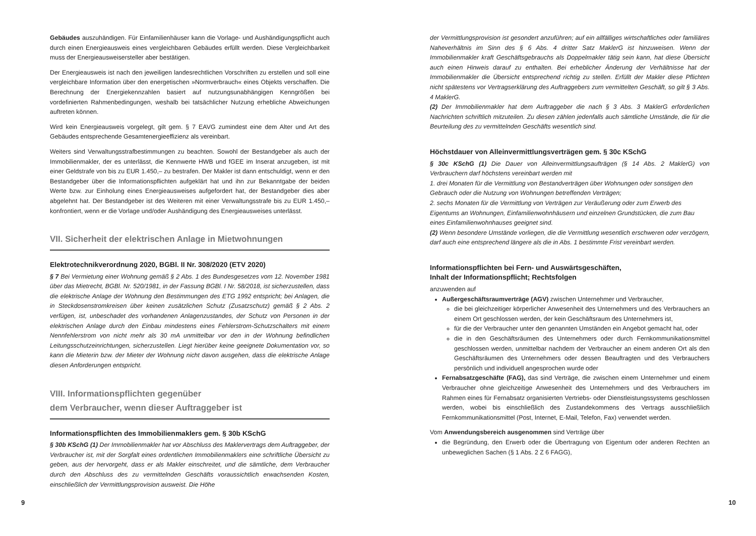Gebäudes auszuhändigen. Für Einfamilienhäuser kann die Vorlage- und Aushändigungspflicht auch durch einen Energieausweis eines vergleichbaren Gebäudes erfüllt werden. Diese Vergleichbarkeit muss der Energieausweisersteller aber bestätigen.
Der Energieausweis ist nach den jeweiligen landesrechtlichen Vorschriften zu erstellen und soll eine vergleichbare Information über den energetischen »Normverbrauch« eines Objekts verschaffen. Die Berechnung der Energiekennzahlen basiert auf nutzungsunabhängigen Kenngrößen bei vordefinierten Rahmenbedingungen, weshalb bei tatsächlicher Nutzung erhebliche Abweichungen auftreten können.
Wird kein Energieausweis vorgelegt, gilt gem. § 7 EAVG zumindest eine dem Alter und Art des Gebäudes entsprechende Gesamtenergieeffizienz als vereinbart.
Weiters sind Verwaltungsstrafbestimmungen zu beachten. Sowohl der Bestandgeber als auch der Immobilienmakler, der es unterlässt, die Kennwerte HWB und fGEE im Inserat anzugeben, ist mit einer Geldstrafe von bis zu EUR 1.450,– zu bestrafen. Der Makler ist dann entschuldigt, wenn er den Bestandgeber über die Informationspflichten aufgeklärt hat und ihn zur Bekanntgabe der beiden Werte bzw. zur Einholung eines Energieausweises aufgefordert hat, der Bestandgeber dies aber abgelehnt hat. Der Bestandgeber ist des Weiteren mit einer Verwaltungsstrafe bis zu EUR 1.450,– konfrontiert, wenn er die Vorlage und/oder Aushändigung des Energieausweises unterlässt.
VII. Sicherheit der elektrischen Anlage in Mietwohnungen
Elektrotechnikverordnung 2020, BGBl. II Nr. 308/2020 (ETV 2020)
§ 7 Bei Vermietung einer Wohnung gemäß § 2 Abs. 1 des Bundesgesetzes vom 12. November 1981 über das Mietrecht, BGBl. Nr. 520/1981, in der Fassung BGBl. I Nr. 58/2018, ist sicherzustellen, dass die elektrische Anlage der Wohnung den Bestimmungen des ETG 1992 entspricht; bei Anlagen, die in Steckdosenstromkreisen über keinen zusätzlichen Schutz (Zusatzschutz) gemäß § 2 Abs. 2 verfügen, ist, unbeschadet des vorhandenen Anlagenzustandes, der Schutz von Personen in der elektrischen Anlage durch den Einbau mindestens eines Fehlerstrom-Schutzschalters mit einem Nennfehlerstrom von nicht mehr als 30 mA unmittelbar vor den in der Wohnung befindlichen Leitungsschutzeinrichtungen, sicherzustellen. Liegt hierüber keine geeignete Dokumentation vor, so kann die Mieterin bzw. der Mieter der Wohnung nicht davon ausgehen, dass die elektrische Anlage diesen Anforderungen entspricht.
VIII. Informationspflichten gegenüber
dem Verbraucher, wenn dieser Auftraggeber ist
Informationspflichten des Immobilienmaklers gem. § 30b KSchG
§ 30b KSchG (1) Der Immobilienmakler hat vor Abschluss des Maklervertrags dem Auftraggeber, der Verbraucher ist, mit der Sorgfalt eines ordentlichen Immobilienmaklers eine schriftliche Übersicht zu geben, aus der hervorgeht, dass er als Makler einschreitet, und die sämtliche, dem Verbraucher durch den Abschluss des zu vermittelnden Geschäfts voraussichtlich erwachsenden Kosten, einschließlich der Vermittlungsprovision ausweist. Die Höhe
der Vermittlungsprovision ist gesondert anzuführen; auf ein allfälliges wirtschaftliches oder familiäres Naheverhältnis im Sinn des § 6 Abs. 4 dritter Satz MaklerG ist hinzuweisen. Wenn der Immobilienmakler kraft Geschäftsgebrauchs als Doppelmakler tätig sein kann, hat diese Übersicht auch einen Hinweis darauf zu enthalten. Bei erheblicher Änderung der Verhältnisse hat der Immobilienmakler die Übersicht entsprechend richtig zu stellen. Erfüllt der Makler diese Pflichten nicht spätestens vor Vertragserklärung des Auftraggebers zum vermittelten Geschäft, so gilt § 3 Abs. 4 MaklerG.
(2) Der Immobilienmakler hat dem Auftraggeber die nach § 3 Abs. 3 MaklerG erforderlichen Nachrichten schriftlich mitzuteilen. Zu diesen zählen jedenfalls auch sämtliche Umstände, die für die Beurteilung des zu vermittelnden Geschäfts wesentlich sind.
Höchstdauer von Alleinvermittlungsverträgen gem. § 30c KSchG
§ 30c KSchG (1) Die Dauer von Alleinvermittlungsaufträgen (§ 14 Abs. 2 MaklerG) von Verbrauchern darf höchstens vereinbart werden mit
1. drei Monaten für die Vermittlung von Bestandverträgen über Wohnungen oder sonstigen den Gebrauch oder die Nutzung von Wohnungen betreffenden Verträgen;
2. sechs Monaten für die Vermittlung von Verträgen zur Veräußerung oder zum Erwerb des Eigentums an Wohnungen, Einfamilienwohnhäusern und einzelnen Grundstücken, die zum Bau eines Einfamilienwohnhauses geeignet sind.
(2) Wenn besondere Umstände vorliegen, die die Vermittlung wesentlich erschweren oder verzögern, darf auch eine entsprechend längere als die in Abs. 1 bestimmte Frist vereinbart werden.
Informationspflichten bei Fern- und Auswärtsgeschäften,
Inhalt der Informationspflicht; Rechtsfolgen
anzuwenden auf
Außergeschäftsraumverträge (AGV) zwischen Unternehmer und Verbraucher,
die bei gleichzeitiger körperlicher Anwesenheit des Unternehmers und des Verbrauchers an einem Ort geschlossen werden, der kein Geschäftsraum des Unternehmers ist,
für die der Verbraucher unter den genannten Umständen ein Angebot gemacht hat, oder
die in den Geschäftsräumen des Unternehmers oder durch Fernkommunikationsmittel geschlossen werden, unmittelbar nachdem der Verbraucher an einem anderen Ort als den Geschäftsräumen des Unternehmers oder dessen Beauftragten und des Verbrauchers persönlich und individuell angesprochen wurde oder
Fernabsatzgeschäfte (FAG), das sind Verträge, die zwischen einem Unternehmer und einem Verbraucher ohne gleichzeitige Anwesenheit des Unternehmers und des Verbrauchers im Rahmen eines für Fernabsatz organisierten Vertriebs- oder Dienstleistungssystems geschlossen werden, wobei bis einschließlich des Zustandekommens des Vertrags ausschließlich Fernkommunikationsmittel (Post, Internet, E-Mail, Telefon, Fax) verwendet werden.
Vom Anwendungsbereich ausgenommen sind Verträge über
die Begründung, den Erwerb oder die Übertragung von Eigentum oder anderen Rechten an unbeweglichen Sachen (§ 1 Abs. 2 Z 6 FAGG),
9 10